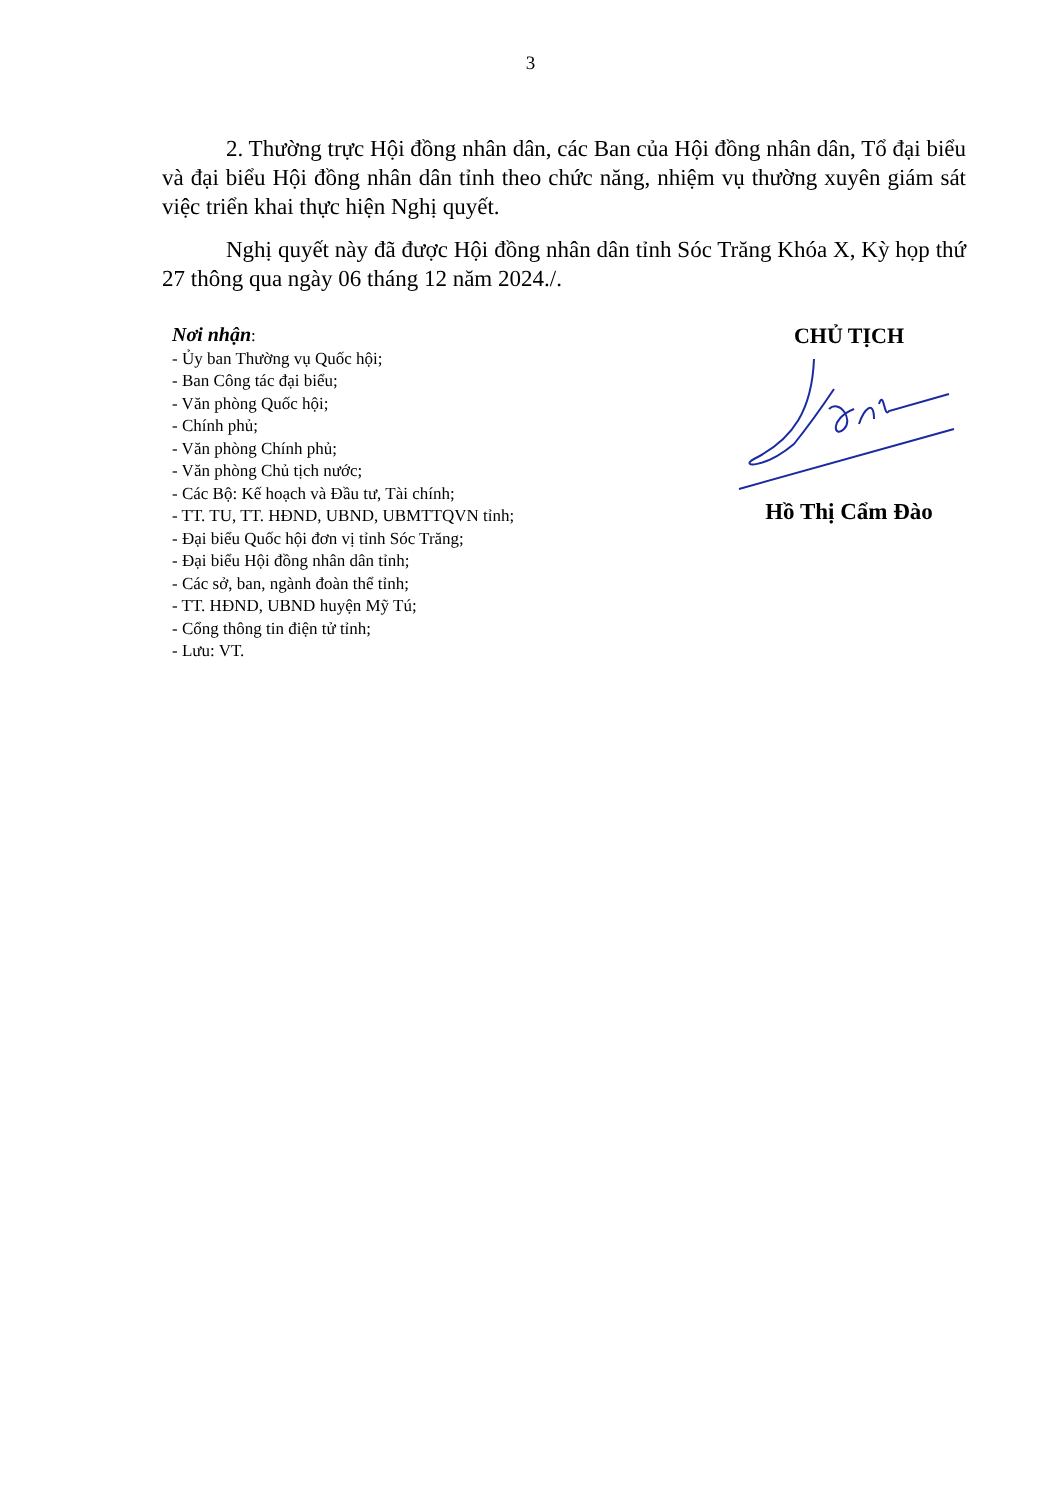3
2. Thường trực Hội đồng nhân dân, các Ban của Hội đồng nhân dân, Tổ đại biểu và đại biểu Hội đồng nhân dân tỉnh theo chức năng, nhiệm vụ thường xuyên giám sát việc triển khai thực hiện Nghị quyết.
Nghị quyết này đã được Hội đồng nhân dân tỉnh Sóc Trăng Khóa X, Kỳ họp thứ 27 thông qua ngày 06 tháng 12 năm 2024./.
Nơi nhận:
- Ủy ban Thường vụ Quốc hội;
- Ban Công tác đại biểu;
- Văn phòng Quốc hội;
- Chính phủ;
- Văn phòng Chính phủ;
- Văn phòng Chủ tịch nước;
- Các Bộ: Kế hoạch và Đầu tư, Tài chính;
- TT. TU, TT. HĐND, UBND, UBMTTQVN tỉnh;
- Đại biểu Quốc hội đơn vị tỉnh Sóc Trăng;
- Đại biểu Hội đồng nhân dân tỉnh;
- Các sở, ban, ngành đoàn thể tỉnh;
- TT. HĐND, UBND huyện Mỹ Tú;
- Cổng thông tin điện tử tỉnh;
- Lưu: VT.
CHỦ TỊCH
Hồ Thị Cẩm Đào